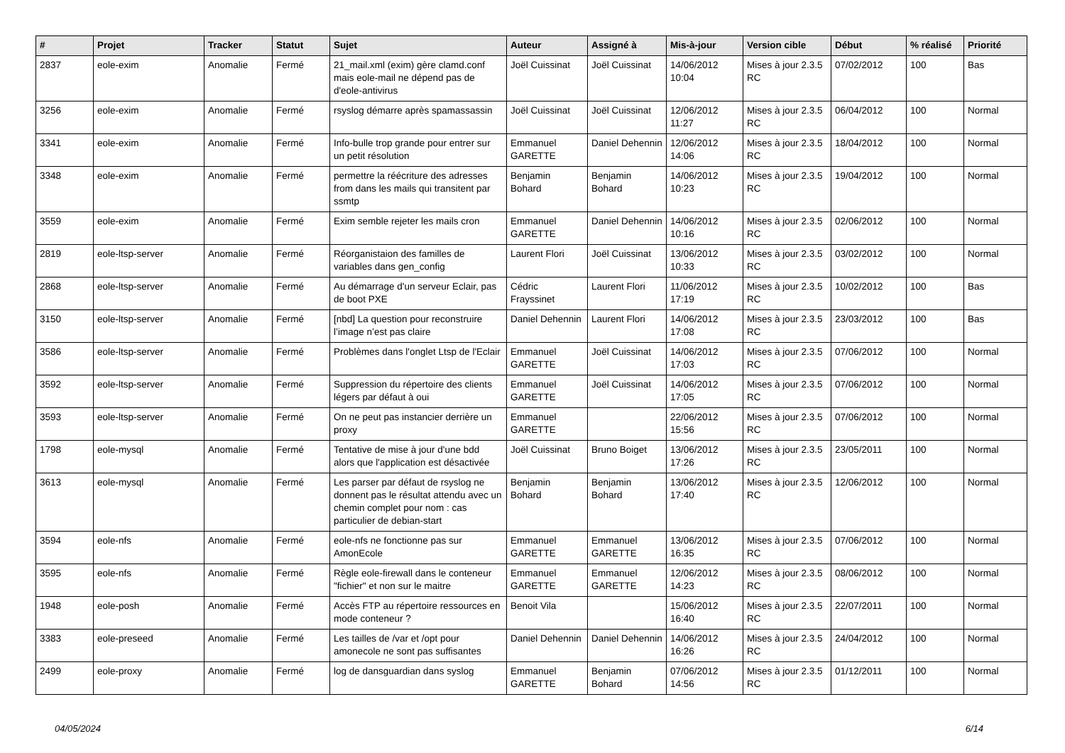| # | Projet | Tracker | Statut | Sujet | Auteur | Assigné à | Mis-à-jour | Version cible | Début | % réalisé | Priorité |
| --- | --- | --- | --- | --- | --- | --- | --- | --- | --- | --- | --- |
| 2837 | eole-exim | Anomalie | Fermé | 21_mail.xml (exim) gère clamd.conf mais eole-mail ne dépend pas de d'eole-antivirus | Joël Cuissinat | Joël Cuissinat | 14/06/2012 10:04 | Mises à jour 2.3.5 RC | 07/02/2012 | 100 | Bas |
| 3256 | eole-exim | Anomalie | Fermé | rsyslog démarre après spamassassin | Joël Cuissinat | Joël Cuissinat | 12/06/2012 11:27 | Mises à jour 2.3.5 RC | 06/04/2012 | 100 | Normal |
| 3341 | eole-exim | Anomalie | Fermé | Info-bulle trop grande pour entrer sur un petit résolution | Emmanuel GARETTE | Daniel Dehennin | 12/06/2012 14:06 | Mises à jour 2.3.5 RC | 18/04/2012 | 100 | Normal |
| 3348 | eole-exim | Anomalie | Fermé | permettre la réécriture des adresses from dans les mails qui transitent par ssmtp | Benjamin Bohard | Benjamin Bohard | 14/06/2012 10:23 | Mises à jour 2.3.5 RC | 19/04/2012 | 100 | Normal |
| 3559 | eole-exim | Anomalie | Fermé | Exim semble rejeter les mails cron | Emmanuel GARETTE | Daniel Dehennin | 14/06/2012 10:16 | Mises à jour 2.3.5 RC | 02/06/2012 | 100 | Normal |
| 2819 | eole-ltsp-server | Anomalie | Fermé | Réorganistaion des familles de variables dans gen_config | Laurent Flori | Joël Cuissinat | 13/06/2012 10:33 | Mises à jour 2.3.5 RC | 03/02/2012 | 100 | Normal |
| 2868 | eole-ltsp-server | Anomalie | Fermé | Au démarrage d'un serveur Eclair, pas de boot PXE | Cédric Frayssinet | Laurent Flori | 11/06/2012 17:19 | Mises à jour 2.3.5 RC | 10/02/2012 | 100 | Bas |
| 3150 | eole-ltsp-server | Anomalie | Fermé | [nbd] La question pour reconstruire l’image n’est pas claire | Daniel Dehennin | Laurent Flori | 14/06/2012 17:08 | Mises à jour 2.3.5 RC | 23/03/2012 | 100 | Bas |
| 3586 | eole-ltsp-server | Anomalie | Fermé | Problèmes dans l'onglet Ltsp de l'Eclair | Emmanuel GARETTE | Joël Cuissinat | 14/06/2012 17:03 | Mises à jour 2.3.5 RC | 07/06/2012 | 100 | Normal |
| 3592 | eole-ltsp-server | Anomalie | Fermé | Suppression du répertoire des clients légers par défaut à oui | Emmanuel GARETTE | Joël Cuissinat | 14/06/2012 17:05 | Mises à jour 2.3.5 RC | 07/06/2012 | 100 | Normal |
| 3593 | eole-ltsp-server | Anomalie | Fermé | On ne peut pas instancier derrière un proxy | Emmanuel GARETTE | | 22/06/2012 15:56 | Mises à jour 2.3.5 RC | 07/06/2012 | 100 | Normal |
| 1798 | eole-mysql | Anomalie | Fermé | Tentative de mise à jour d'une bdd alors que l'application est désactivée | Joël Cuissinat | Bruno Boiget | 13/06/2012 17:26 | Mises à jour 2.3.5 RC | 23/05/2011 | 100 | Normal |
| 3613 | eole-mysql | Anomalie | Fermé | Les parser par défaut de rsyslog ne donnent pas le résultat attendu avec un chemin complet pour nom : cas particulier de debian-start | Benjamin Bohard | Benjamin Bohard | 13/06/2012 17:40 | Mises à jour 2.3.5 RC | 12/06/2012 | 100 | Normal |
| 3594 | eole-nfs | Anomalie | Fermé | eole-nfs ne fonctionne pas sur AmonEcole | Emmanuel GARETTE | Emmanuel GARETTE | 13/06/2012 16:35 | Mises à jour 2.3.5 RC | 07/06/2012 | 100 | Normal |
| 3595 | eole-nfs | Anomalie | Fermé | Règle eole-firewall dans le conteneur "fichier" et non sur le maitre | Emmanuel GARETTE | Emmanuel GARETTE | 12/06/2012 14:23 | Mises à jour 2.3.5 RC | 08/06/2012 | 100 | Normal |
| 1948 | eole-posh | Anomalie | Fermé | Accès FTP au répertoire ressources en mode conteneur ? | Benoit Vila | | 15/06/2012 16:40 | Mises à jour 2.3.5 RC | 22/07/2011 | 100 | Normal |
| 3383 | eole-preseed | Anomalie | Fermé | Les tailles de /var et /opt pour amonecole ne sont pas suffisantes | Daniel Dehennin | Daniel Dehennin | 14/06/2012 16:26 | Mises à jour 2.3.5 RC | 24/04/2012 | 100 | Normal |
| 2499 | eole-proxy | Anomalie | Fermé | log de dansguardian dans syslog | Emmanuel GARETTE | Benjamin Bohard | 07/06/2012 14:56 | Mises à jour 2.3.5 RC | 01/12/2011 | 100 | Normal |
04/05/2024 6/14